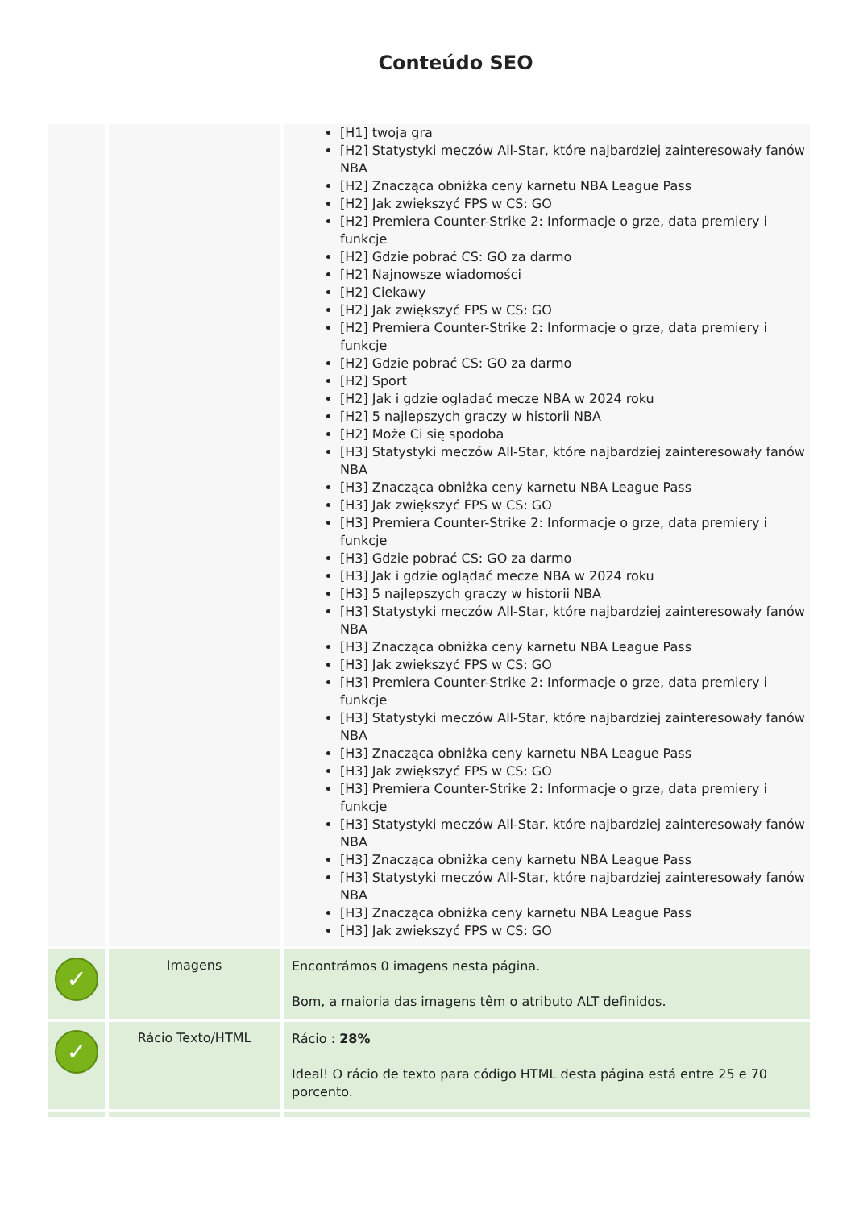Conteúdo SEO
| | | [H1] twoja gra [H2] Statystyki meczów All-Star, które najbardziej zainteresowały fanów NBA [H2] Znacząca obniżka ceny karnetu NBA League Pass [H2] Jak zwiększyć FPS w CS: GO [H2] Premiera Counter-Strike 2: Informacje o grze, data premiery i funkcje [H2] Gdzie pobrać CS: GO za darmo [H2] Najnowsze wiadomości [H2] Ciekawy [H2] Jak zwiększyć FPS w CS: GO [H2] Premiera Counter-Strike 2: Informacje o grze, data premiery i funkcje [H2] Gdzie pobrać CS: GO za darmo [H2] Sport [H2] Jak i gdzie oglądać mecze NBA w 2024 roku [H2] 5 najlepszych graczy w historii NBA [H2] Może Ci się spodoba [H3] Statystyki meczów All-Star, które najbardziej zainteresowały fanów NBA [H3] Znacząca obniżka ceny karnetu NBA League Pass [H3] Jak zwiększyć FPS w CS: GO [H3] Premiera Counter-Strike 2: Informacje o grze, data premiery i funkcje [H3] Gdzie pobrać CS: GO za darmo [H3] Jak i gdzie oglądać mecze NBA w 2024 roku [H3] 5 najlepszych graczy w historii NBA [H3] Statystyki meczów All-Star, które najbardziej zainteresowały fanów NBA [H3] Znacząca obniżka ceny karnetu NBA League Pass [H3] Jak zwiększyć FPS w CS: GO [H3] Premiera Counter-Strike 2: Informacje o grze, data premiery i funkcje [H3] Statystyki meczów All-Star, które najbardziej zainteresowały fanów NBA [H3] Znacząca obniżka ceny karnetu NBA League Pass [H3] Jak zwiększyć FPS w CS: GO [H3] Premiera Counter-Strike 2: Informacje o grze, data premiery i funkcje [H3] Statystyki meczów All-Star, które najbardziej zainteresowały fanów NBA [H3] Znacząca obniżka ceny karnetu NBA League Pass [H3] Statystyki meczów All-Star, które najbardziej zainteresowały fanów NBA [H3] Znacząca obniżka ceny karnetu NBA League Pass [H3] Jak zwiększyć FPS w CS: GO |
| ✓ | Imagens | Encontrámos 0 imagens nesta página. Bom, a maioria das imagens têm o atributo ALT definidos. |
| ✓ | Rácio Texto/HTML | Rácio : 28% Ideal! O rácio de texto para código HTML desta página está entre 25 e 70 porcento. |